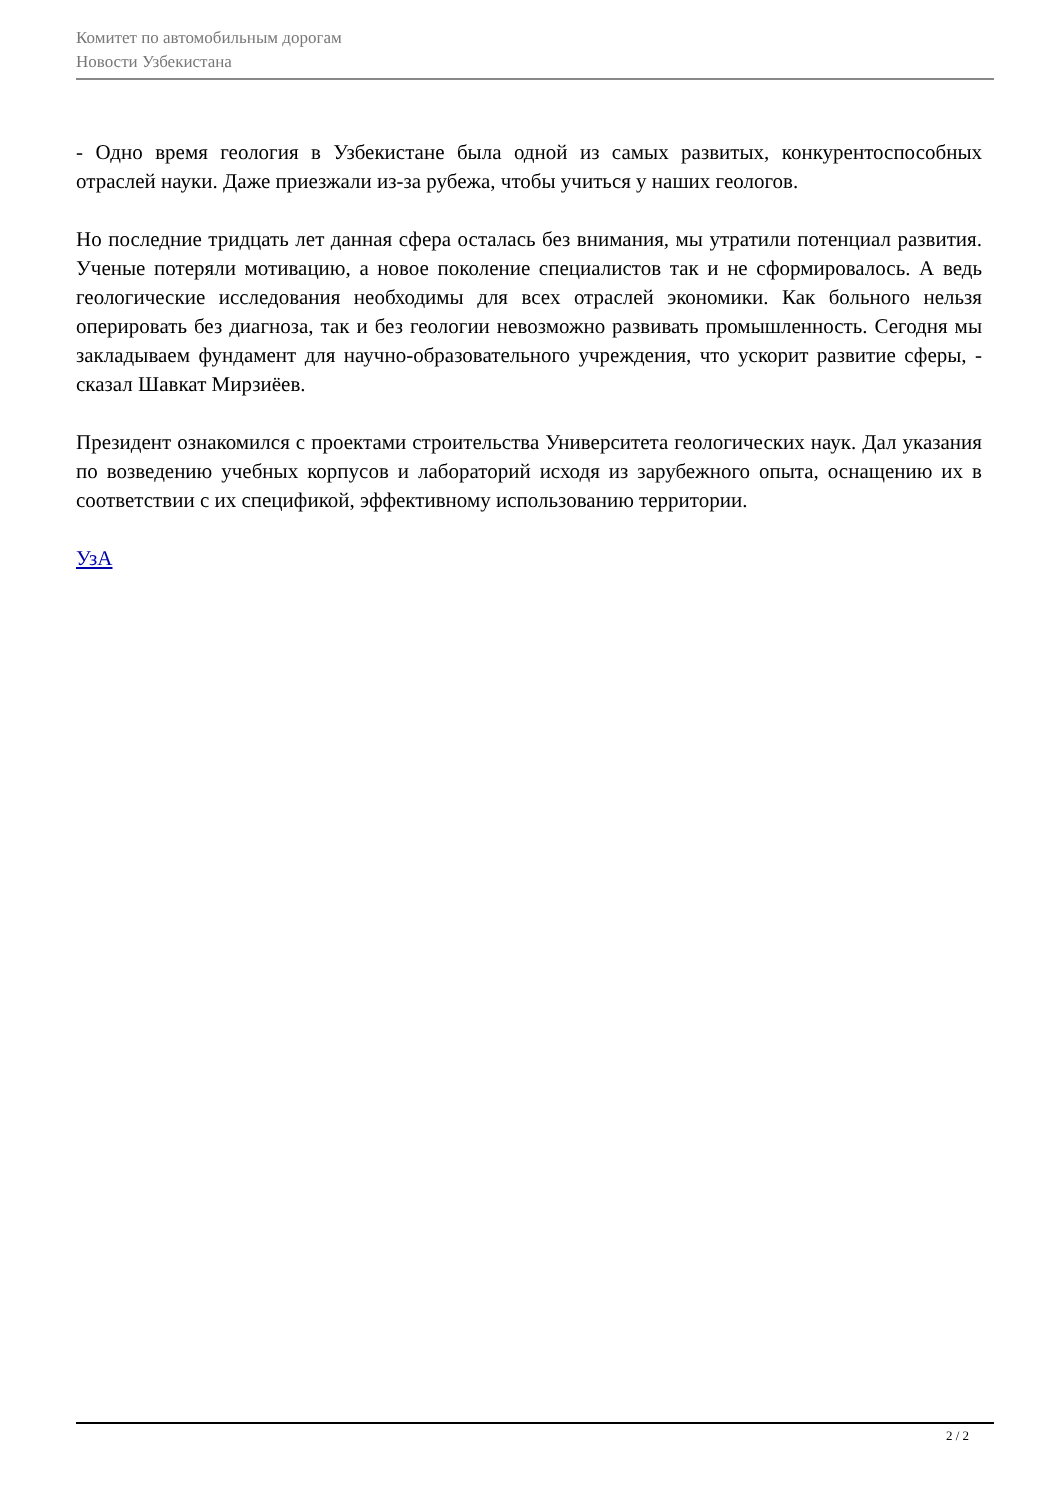Комитет по автомобильным дорогам
Новости Узбекистана
- Одно время геология в Узбекистане была одной из самых развитых, конкурентоспособных отраслей науки. Даже приезжали из-за рубежа, чтобы учиться у наших геологов.
Но последние тридцать лет данная сфера осталась без внимания, мы утратили потенциал развития. Ученые потеряли мотивацию, а новое поколение специалистов так и не сформировалось. А ведь геологические исследования необходимы для всех отраслей экономики. Как больного нельзя оперировать без диагноза, так и без геологии невозможно развивать промышленность. Сегодня мы закладываем фундамент для научно-образовательного учреждения, что ускорит развитие сферы, - сказал Шавкат Мирзиёев.
Президент ознакомился с проектами строительства Университета геологических наук. Дал указания по возведению учебных корпусов и лабораторий исходя из зарубежного опыта, оснащению их в соответствии с их спецификой, эффективному использованию территории.
УзА
2 / 2